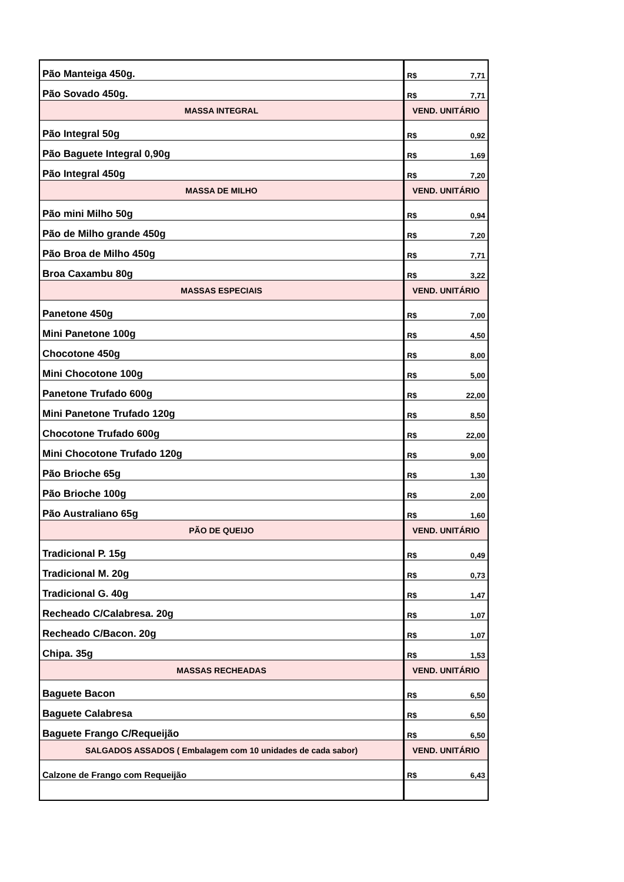| Pão Manteiga 450g. | R$ 7,71 |
| Pão Sovado 450g. | R$ 7,71 |
| MASSA INTEGRAL | VEND. UNITÁRIO |
| Pão Integral 50g | R$ 0,92 |
| Pão Baguete Integral 0,90g | R$ 1,69 |
| Pão Integral 450g | R$ 7,20 |
| MASSA DE MILHO | VEND. UNITÁRIO |
| Pão mini Milho 50g | R$ 0,94 |
| Pão de Milho grande 450g | R$ 7,20 |
| Pão Broa de Milho 450g | R$ 7,71 |
| Broa Caxambu 80g | R$ 3,22 |
| MASSAS ESPECIAIS | VEND. UNITÁRIO |
| Panetone 450g | R$ 7,00 |
| Mini Panetone 100g | R$ 4,50 |
| Chocotone 450g | R$ 8,00 |
| Mini Chocotone 100g | R$ 5,00 |
| Panetone Trufado 600g | R$ 22,00 |
| Mini Panetone Trufado 120g | R$ 8,50 |
| Chocotone Trufado 600g | R$ 22,00 |
| Mini Chocotone Trufado 120g | R$ 9,00 |
| Pão Brioche 65g | R$ 1,30 |
| Pão Brioche 100g | R$ 2,00 |
| Pão Australiano 65g | R$ 1,60 |
| PÃO DE QUEIJO | VEND. UNITÁRIO |
| Tradicional P. 15g | R$ 0,49 |
| Tradicional M. 20g | R$ 0,73 |
| Tradicional G. 40g | R$ 1,47 |
| Recheado C/Calabresa. 20g | R$ 1,07 |
| Recheado C/Bacon. 20g | R$ 1,07 |
| Chipa. 35g | R$ 1,53 |
| MASSAS RECHEADAS | VEND. UNITÁRIO |
| Baguete Bacon | R$ 6,50 |
| Baguete Calabresa | R$ 6,50 |
| Baguete Frango C/Requeijão | R$ 6,50 |
| SALGADOS ASSADOS ( Embalagem com 10 unidades de cada sabor) | VEND. UNITÁRIO |
| Calzone de Frango com Requeijão | R$ 6,43 |